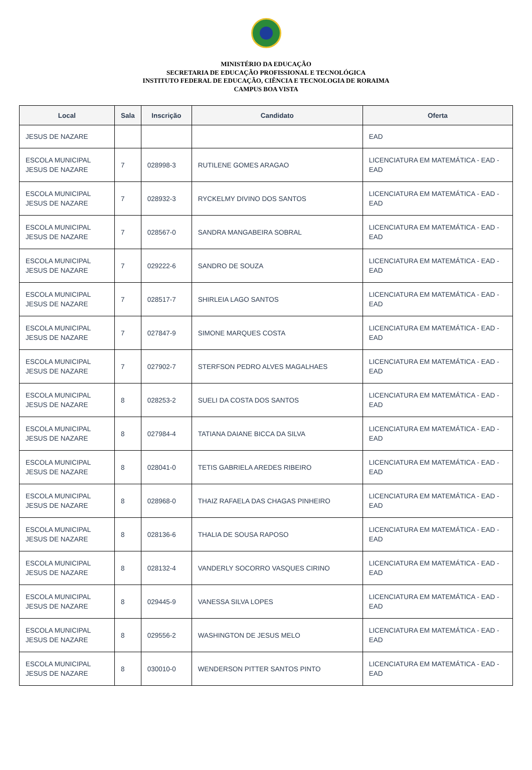MINISTÉRIO DA EDUCAÇÃO
SECRETARIA DE EDUCAÇÃO PROFISSIONAL E TECNOLÓGICA
INSTITUTO FEDERAL DE EDUCAÇÃO, CIÊNCIA E TECNOLOGIA DE RORAIMA
CAMPUS BOA VISTA
| Local | Sala | Inscrição | Candidato | Oferta |
| --- | --- | --- | --- | --- |
| JESUS DE NAZARE | | | | EAD |
| ESCOLA MUNICIPAL JESUS DE NAZARE | 7 | 028998-3 | RUTILENE GOMES ARAGAO | LICENCIATURA EM MATEMÁTICA - EAD - EAD |
| ESCOLA MUNICIPAL JESUS DE NAZARE | 7 | 028932-3 | RYCKELMY DIVINO DOS SANTOS | LICENCIATURA EM MATEMÁTICA - EAD - EAD |
| ESCOLA MUNICIPAL JESUS DE NAZARE | 7 | 028567-0 | SANDRA MANGABEIRA SOBRAL | LICENCIATURA EM MATEMÁTICA - EAD - EAD |
| ESCOLA MUNICIPAL JESUS DE NAZARE | 7 | 029222-6 | SANDRO DE SOUZA | LICENCIATURA EM MATEMÁTICA - EAD - EAD |
| ESCOLA MUNICIPAL JESUS DE NAZARE | 7 | 028517-7 | SHIRLEIA LAGO SANTOS | LICENCIATURA EM MATEMÁTICA - EAD - EAD |
| ESCOLA MUNICIPAL JESUS DE NAZARE | 7 | 027847-9 | SIMONE MARQUES COSTA | LICENCIATURA EM MATEMÁTICA - EAD - EAD |
| ESCOLA MUNICIPAL JESUS DE NAZARE | 7 | 027902-7 | STERFSON PEDRO ALVES MAGALHAES | LICENCIATURA EM MATEMÁTICA - EAD - EAD |
| ESCOLA MUNICIPAL JESUS DE NAZARE | 8 | 028253-2 | SUELI DA COSTA DOS SANTOS | LICENCIATURA EM MATEMÁTICA - EAD - EAD |
| ESCOLA MUNICIPAL JESUS DE NAZARE | 8 | 027984-4 | TATIANA DAIANE BICCA DA SILVA | LICENCIATURA EM MATEMÁTICA - EAD - EAD |
| ESCOLA MUNICIPAL JESUS DE NAZARE | 8 | 028041-0 | TETIS GABRIELA AREDES RIBEIRO | LICENCIATURA EM MATEMÁTICA - EAD - EAD |
| ESCOLA MUNICIPAL JESUS DE NAZARE | 8 | 028968-0 | THAIZ RAFAELA DAS CHAGAS PINHEIRO | LICENCIATURA EM MATEMÁTICA - EAD - EAD |
| ESCOLA MUNICIPAL JESUS DE NAZARE | 8 | 028136-6 | THALIA DE SOUSA RAPOSO | LICENCIATURA EM MATEMÁTICA - EAD - EAD |
| ESCOLA MUNICIPAL JESUS DE NAZARE | 8 | 028132-4 | VANDERLY SOCORRO VASQUES CIRINO | LICENCIATURA EM MATEMÁTICA - EAD - EAD |
| ESCOLA MUNICIPAL JESUS DE NAZARE | 8 | 029445-9 | VANESSA SILVA LOPES | LICENCIATURA EM MATEMÁTICA - EAD - EAD |
| ESCOLA MUNICIPAL JESUS DE NAZARE | 8 | 029556-2 | WASHINGTON DE JESUS MELO | LICENCIATURA EM MATEMÁTICA - EAD - EAD |
| ESCOLA MUNICIPAL JESUS DE NAZARE | 8 | 030010-0 | WENDERSON PITTER SANTOS PINTO | LICENCIATURA EM MATEMÁTICA - EAD - EAD |